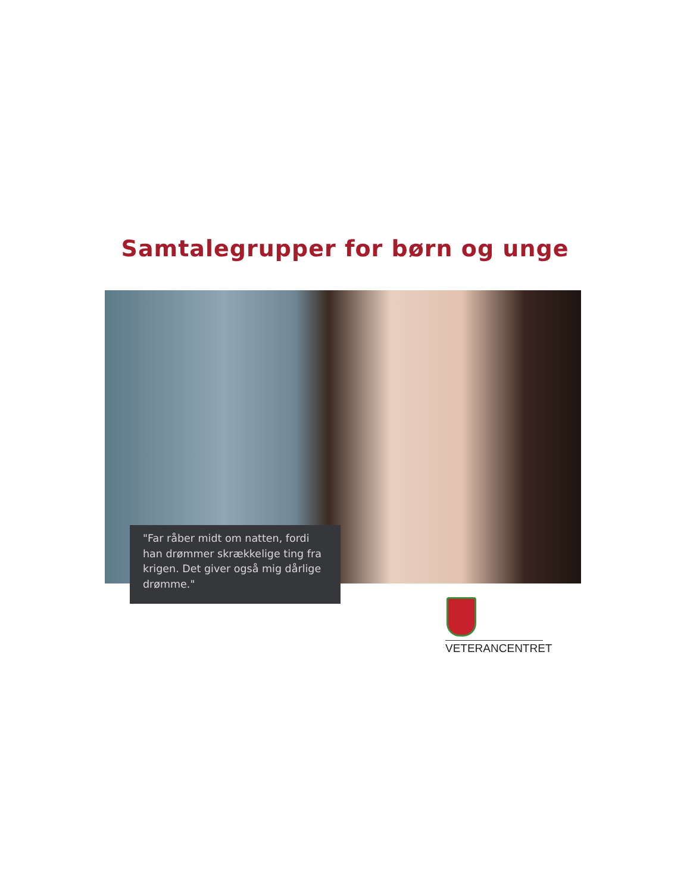Samtalegrupper for børn og unge
"Far råber midt om natten, fordi han drømmer skrækkelige ting fra krigen. Det giver også mig dårlige drømme."
VETERANCENTRET